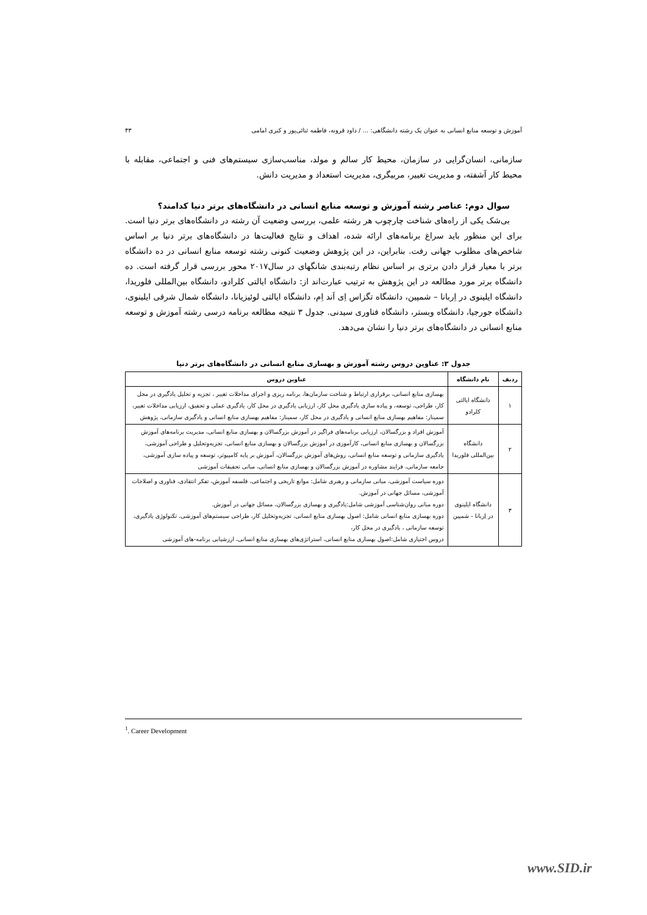آموزش و توسعه منابع انسانی به عنوان یک رشته دانشگاهی: ... / داود قرونه، فاطمه ثنائی‌پور و کبری امامی ۴۳
سازمانی، انسان‌گرایی در سازمان، محیط کار سالم و مولد، مناسب‌سازی سیستم‌های فنی و اجتماعی، مقابله با محیط کار آشفته، و مدیریت تغییر، مربیگری، مدیریت استعداد و مدیریت دانش.
سوال دوم: عناصر رشته آموزش و توسعه منابع انسانی در دانشگاه‌های برتر دنیا کدامند؟
بی‌شک یکی از راه‌های شناخت چارچوب هر رشته علمی، بررسی وضعیت آن رشته در دانشگاه‌های برتر دنیا است. برای این منظور باید سراغ برنامه‌های ارائه شده، اهداف و نتایج فعالیت‌ها در دانشگاه‌های برتر دنیا بر اساس شاخص‌های مطلوب جهانی رفت. بنابراین، در این پژوهش وضعیت کنونی رشته توسعه منابع انسانی در ده دانشگاه برتر با معیار قرار دادن برتری بر اساس نظام رتبه‌بندی شانگهای در سال۲۰۱۷ محور بررسی قرار گرفته است. ده دانشگاه برتر مورد مطالعه در این پژوهش به ترتیب عبارت‌اند از: دانشگاه ایالتی کلرادو، دانشگاه بین‌المللی فلوریدا، دانشگاه ایلینوی در اِربانا – شمپین، دانشگاه تگزاس اِی اَند اِم، دانشگاه ایالتی لوئیزیانا، دانشگاه شمال شرقی ایلینوی، دانشگاه جورجیا، دانشگاه وبستر، دانشگاه فناوری سیدنی. جدول ۳ نتیجه مطالعه برنامه درسی رشته آموزش و توسعه منابع انسانی در دانشگاه‌های برتر دنیا را نشان می‌دهد.
جدول ۳: عناوین دروس رشته آموزش و بهسازی منابع انسانی در دانشگاه‌های برتر دنیا
| ردیف | نام دانشگاه | عناوین دروس |
| --- | --- | --- |
| ۱ | دانشگاه ایالتی کلرادو | بهسازی منابع انسانی، برقراری ارتباط و شناخت سازمان‌ها، برنامه ریزی و اجرای مداخلات تغییر ، تجزیه و تحلیل یادگیری در محل کار، طراحی، توسعه، و پیاده سازی یادگیری محل کار، ارزیابی یادگیری در محل کار، یادگیری عملی و تحقیق، ارزیابی مداخلات تغییر، سمینار: مفاهیم بهسازی منابع انسانی و یادگیری در محل کار، سمینار: مفاهیم بهسازی منابع انسانی و یادگیری سازمانی، پژوهش |
| ۲ | دانشگاه بین‌المللی فلوریدا | آموزش افراد و بزرگسالان، ارزیابی برنامه‌های فراگیر در آموزش بزرگسالان و بهسازی منابع انسانی، مدیریت برنامه‌های آموزش بزرگسالان و بهسازی منابع انسانی، کارآموزی در آموزش بزرگسالان و بهسازی منابع انسانی، تجزیه‌وتحلیل و طراحی آموزشی، یادگیری سازمانی و توسعه منابع انسانی، روش‌های آموزش بزرگسالان، آموزش بر پایه کامپیوتر، توسعه و پیاده سازی آموزشی، جامعه سازمانی، فرایند مشاوره در آموزش بزرگسالان و بهسازی منابع انسانی، مبانی تحقیقات آموزشی |
| ۳ | دانشگاه ایلینوی در اِربانا - شمپین | دوره سیاست آموزشی، مبانی سازمانی و رهبری شامل: موانع تاریخی و اجتماعی، فلسفه آموزش، تفکر انتقادی، فناوری و اصلاحات آموزشی، مسائل جهانی در آموزش. دوره مبانی روان‌شناسی آموزشی شامل:یادگیری و بهسازی بزرگسالان، مسائل جهانی در آموزش. دوره بهسازی منابع انسانی شامل: اصول بهسازی منابع انسانی، تجزیه‌وتحلیل کار، طراحی سیستم‌های آموزشی، تکنولوژی یادگیری، توسعه سازمانی ، یادگیری در محل کار، دروس اختیاری شامل:اصول بهسازی منابع انسانی، استراتژی‌های بهسازی منابع انسانی، ارزشیابی برنامه-های آموزشی |
<sup>1</sup>. Career Development
www.SID.ir